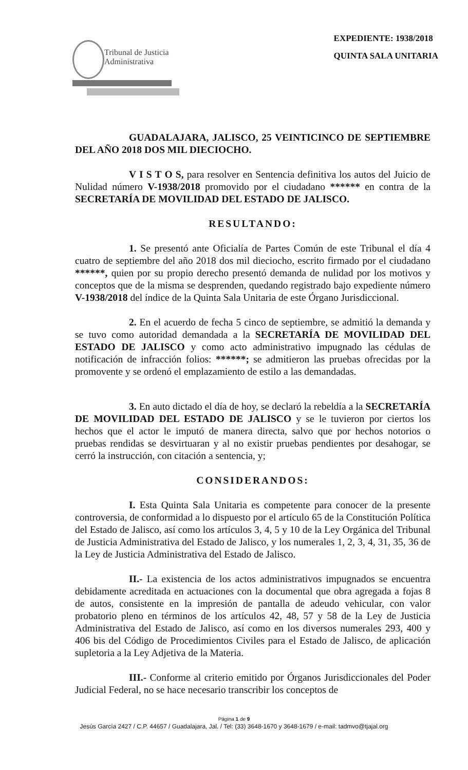Tribunal de Justicia
Administrativa
EXPEDIENTE: 1938/2018
QUINTA SALA UNITARIA
GUADALAJARA, JALISCO, 25 VEINTICINCO DE SEPTIEMBRE DEL AÑO 2018 DOS MIL DIECIOCHO.
V I S T O S, para resolver en Sentencia definitiva los autos del Juicio de Nulidad número V-1938/2018 promovido por el ciudadano ****** en contra de la SECRETARÍA DE MOVILIDAD DEL ESTADO DE JALISCO.
RESULTANDO:
1. Se presentó ante Oficialía de Partes Común de este Tribunal el día 4 cuatro de septiembre del año 2018 dos mil dieciocho, escrito firmado por el ciudadano ******, quien por su propio derecho presentó demanda de nulidad por los motivos y conceptos que de la misma se desprenden, quedando registrado bajo expediente número V-1938/2018 del índice de la Quinta Sala Unitaria de este Órgano Jurisdiccional.
2. En el acuerdo de fecha 5 cinco de septiembre, se admitió la demanda y se tuvo como autoridad demandada a la SECRETARÍA DE MOVILIDAD DEL ESTADO DE JALISCO y como acto administrativo impugnado las cédulas de notificación de infracción folios: ******; se admitieron las pruebas ofrecidas por la promovente y se ordenó el emplazamiento de estilo a las demandadas.
3. En auto dictado el día de hoy, se declaró la rebeldía a la SECRETARÍA DE MOVILIDAD DEL ESTADO DE JALISCO y se le tuvieron por ciertos los hechos que el actor le imputó de manera directa, salvo que por hechos notorios o pruebas rendidas se desvirtuaran y al no existir pruebas pendientes por desahogar, se cerró la instrucción, con citación a sentencia, y;
CONSIDERANDOS:
I. Esta Quinta Sala Unitaria es competente para conocer de la presente controversia, de conformidad a lo dispuesto por el artículo 65 de la Constitución Política del Estado de Jalisco, así como los artículos 3, 4, 5 y 10 de la Ley Orgánica del Tribunal de Justicia Administrativa del Estado de Jalisco, y los numerales 1, 2, 3, 4, 31, 35, 36 de la Ley de Justicia Administrativa del Estado de Jalisco.
II.- La existencia de los actos administrativos impugnados se encuentra debidamente acreditada en actuaciones con la documental que obra agregada a fojas 8 de autos, consistente en la impresión de pantalla de adeudo vehicular, con valor probatorio pleno en términos de los artículos 42, 48, 57 y 58 de la Ley de Justicia Administrativa del Estado de Jalisco, así como en los diversos numerales 293, 400 y 406 bis del Código de Procedimientos Civiles para el Estado de Jalisco, de aplicación supletoria a la Ley Adjetiva de la Materia.
III.- Conforme al criterio emitido por Órganos Jurisdiccionales del Poder Judicial Federal, no se hace necesario transcribir los conceptos de
Página 1 de 9
Jesús García 2427 / C.P. 44657 / Guadalajara, Jal. / Tel: (33) 3648-1670 y 3648-1679 / e-mail: tadmvo@tjajal.org